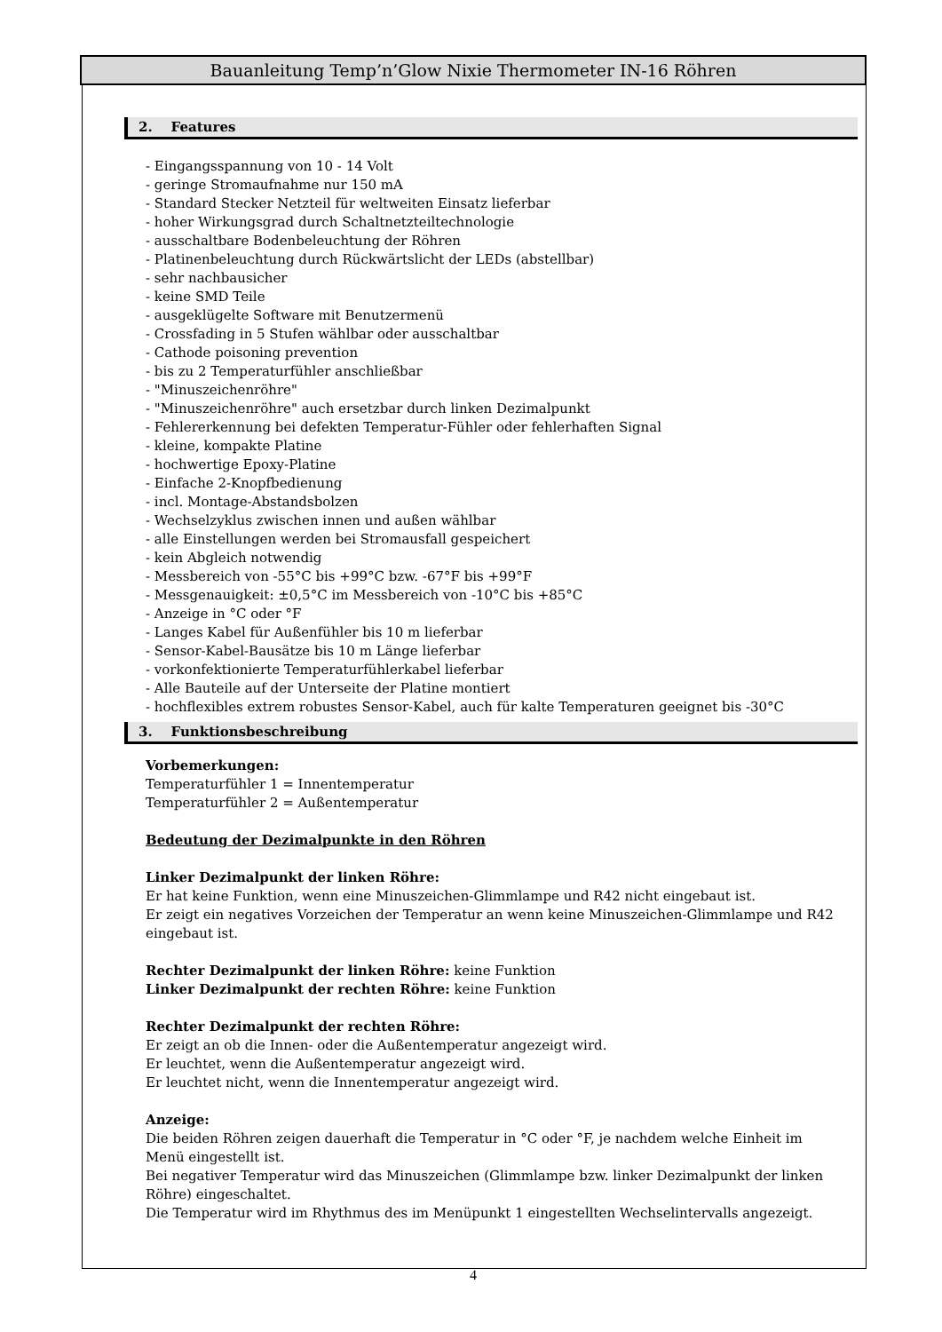Bauanleitung Temp’n’Glow Nixie Thermometer IN-16 Röhren
2. Features
- Eingangsspannung von 10 - 14 Volt
- geringe Stromaufnahme nur 150 mA
- Standard Stecker Netzteil für weltweiten Einsatz lieferbar
- hoher Wirkungsgrad durch Schaltnetzteiltechnologie
- ausschaltbare Bodenbeleuchtung der Röhren
- Platinenbeleuchtung durch Rückwärtslicht der LEDs (abstellbar)
- sehr nachbausicher
- keine SMD Teile
- ausgeklügelte Software mit Benutzermenü
- Crossfading in 5 Stufen wählbar oder ausschaltbar
- Cathode poisoning prevention
- bis zu 2 Temperaturfühler anschließbar
- "Minuszeichenröhre"
- "Minuszeichenröhre" auch ersetzbar durch linken Dezimalpunkt
- Fehlererkennung bei defekten Temperatur-Fühler oder fehlerhaften Signal
- kleine, kompakte Platine
- hochwertige Epoxy-Platine
- Einfache 2-Knopfbedienung
- incl. Montage-Abstandsbolzen
- Wechselzyklus zwischen innen und außen wählbar
- alle Einstellungen werden bei Stromausfall gespeichert
- kein Abgleich notwendig
- Messbereich von -55°C bis +99°C bzw. -67°F bis +99°F
- Messgenauigkeit: ±0,5°C im Messbereich von -10°C bis +85°C
- Anzeige in °C oder °F
- Langes Kabel für Außenfühler bis 10 m lieferbar
- Sensor-Kabel-Bausätze bis 10 m Länge lieferbar
- vorkonfektionierte Temperaturfühlerkabel lieferbar
- Alle Bauteile auf der Unterseite der Platine montiert
- hochflexibles extrem robustes Sensor-Kabel, auch für kalte Temperaturen geeignet bis -30°C
3. Funktionsbeschreibung
Vorbemerkungen:
Temperaturfühler 1 = Innentemperatur
Temperaturfühler 2 = Außentemperatur
Bedeutung der Dezimalpunkte in den Röhren
Linker Dezimalpunkt der linken Röhre:
Er hat keine Funktion, wenn eine Minuszeichen-Glimmlampe und R42 nicht eingebaut ist.
Er zeigt ein negatives Vorzeichen der Temperatur an wenn keine Minuszeichen-Glimmlampe und R42 eingebaut ist.
Rechter Dezimalpunkt der linken Röhre: keine Funktion
Linker Dezimalpunkt der rechten Röhre: keine Funktion
Rechter Dezimalpunkt der rechten Röhre:
Er zeigt an ob die Innen- oder die Außentemperatur angezeigt wird.
Er leuchtet, wenn die Außentemperatur angezeigt wird.
Er leuchtet nicht, wenn die Innentemperatur angezeigt wird.
Anzeige:
Die beiden Röhren zeigen dauerhaft die Temperatur in °C oder °F, je nachdem welche Einheit im Menü eingestellt ist.
Bei negativer Temperatur wird das Minuszeichen (Glimmlampe bzw. linker Dezimalpunkt der linken Röhre) eingeschaltet.
Die Temperatur wird im Rhythmus des im Menüpunkt 1 eingestellten Wechselintervalls angezeigt.
4